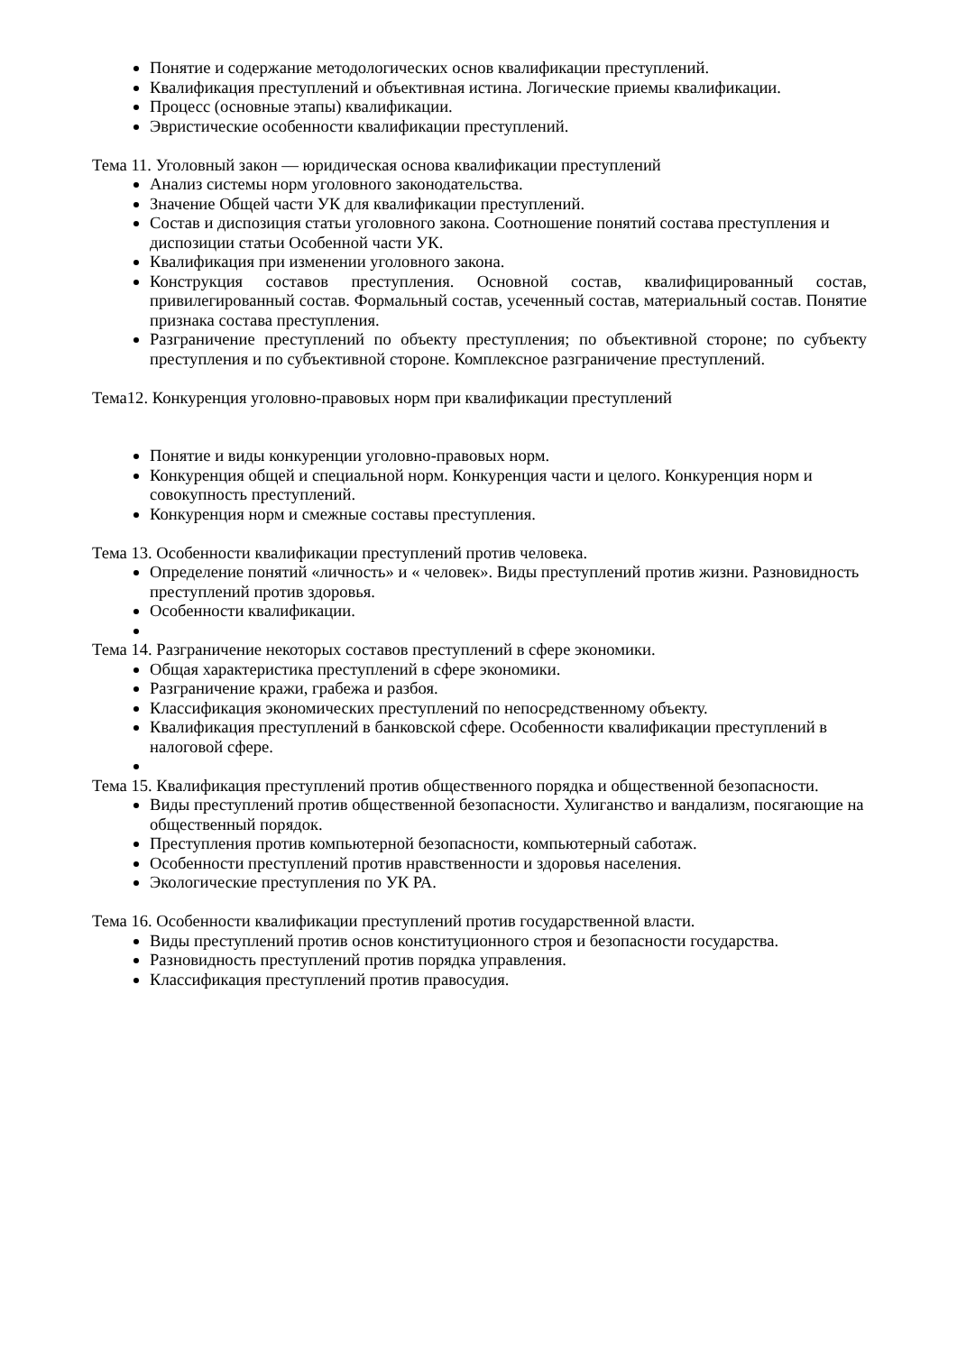Понятие и содержание методологических основ квалификации преступлений.
Квалификация преступлений и объективная истина. Логические приемы квалификации.
Процесс (основные этапы) квалификации.
Эвристические особенности квалификации преступлений.
Тема 11. Уголовный закон — юридическая основа квалификации преступлений
Анализ системы норм уголовного законодательства.
Значение Общей части УК для квалификации преступлений.
Состав и диспозиция статьи уголовного закона. Соотношение понятий состава преступления и диспозиции статьи Особенной части УК.
Квалификация при изменении уголовного закона.
Конструкция составов преступления. Основной состав, квалифицированный состав, привилегированный состав. Формальный состав, усеченный состав, материальный состав. Понятие признака состава преступления.
Разграничение преступлений по объекту преступления; по объективной стороне; по субъекту преступления и по субъективной стороне. Комплексное разграничение преступлений.
Тема12. Конкуренция уголовно-правовых норм при квалификации преступлений
Понятие и виды конкуренции уголовно-правовых норм.
Конкуренция общей и специальной норм. Конкуренция части и целого. Конкуренция норм и совокупность преступлений.
Конкуренция норм и смежные составы преступления.
Тема 13. Особенности квалификации преступлений против человека.
Определение понятий «личность» и « человек». Виды преступлений против жизни. Разновидность преступлений против здоровья.
Особенности квалификации.
Тема 14. Разграничение некоторых составов преступлений в сфере экономики.
Общая характеристика преступлений в сфере экономики.
Разграничение кражи, грабежа и разбоя.
Классификация экономических преступлений по непосредственному объекту.
Квалификация преступлений в банковской сфере. Особенности квалификации преступлений в налоговой сфере.
Тема 15. Квалификация преступлений против общественного порядка и общественной безопасности.
Виды преступлений против общественной безопасности. Хулиганство и вандализм, посягающие на общественный порядок.
Преступления против компьютерной безопасности, компьютерный саботаж.
Особенности преступлений против нравственности и здоровья населения.
Экологические преступления по УК РА.
Тема 16. Особенности квалификации преступлений против государственной власти.
Виды преступлений против основ конституционного строя и безопасности государства.
Разновидность преступлений против порядка управления.
Классификация преступлений против правосудия.